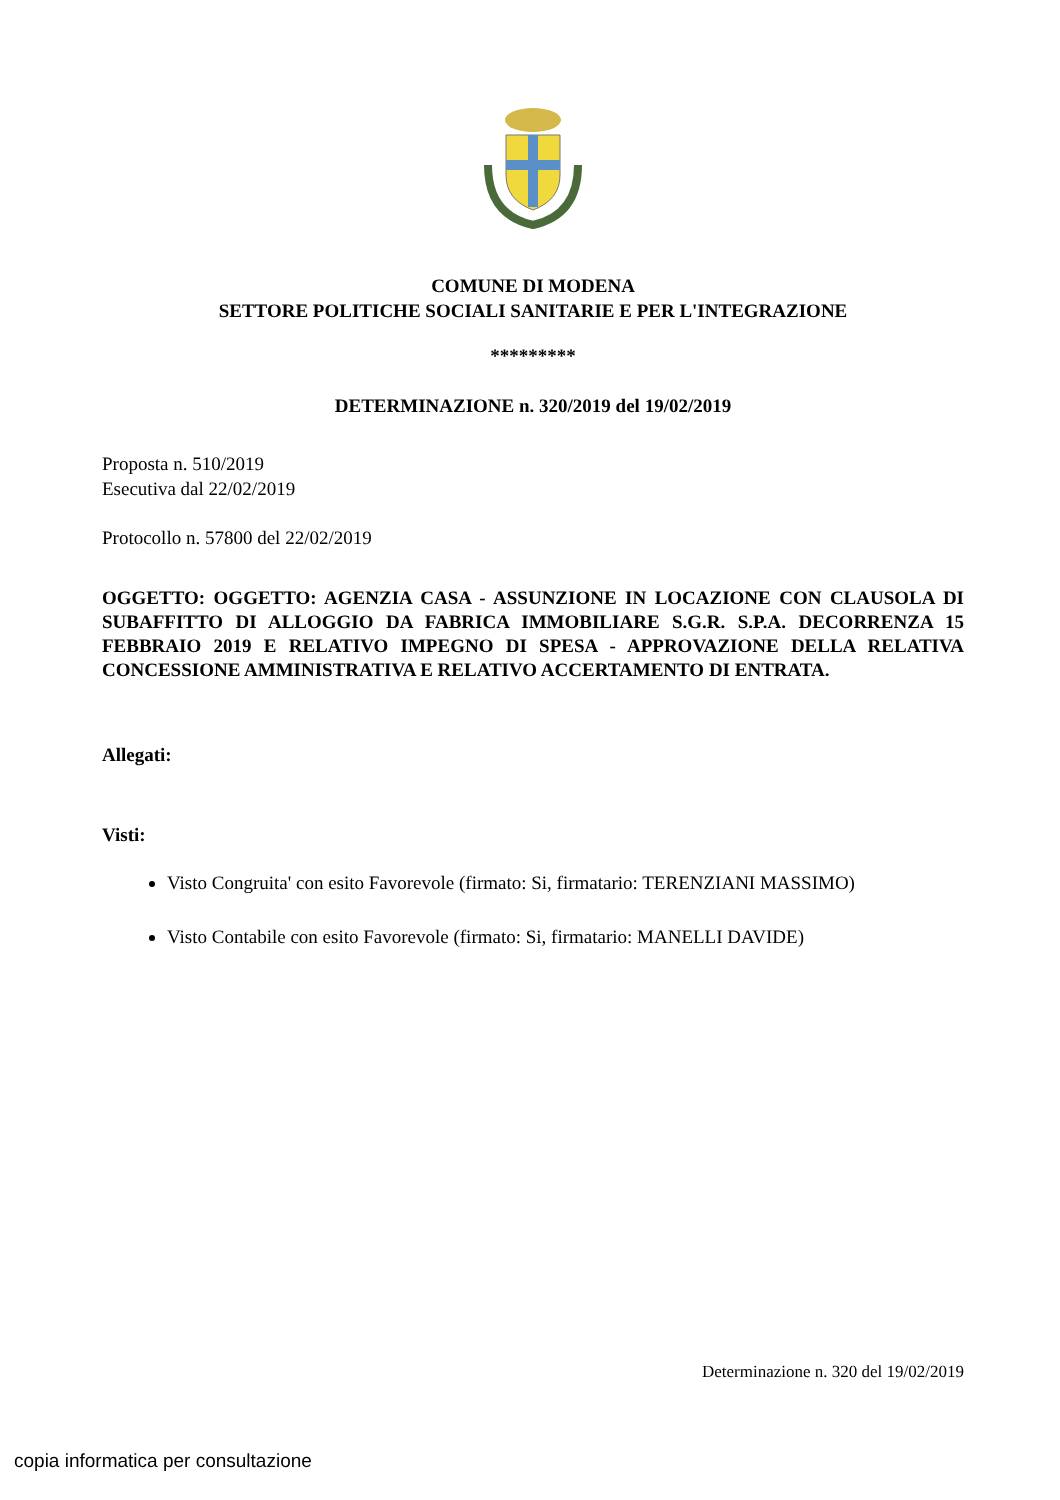COMUNE DI MODENA
SETTORE POLITICHE SOCIALI SANITARIE E PER L'INTEGRAZIONE
*********
DETERMINAZIONE n. 320/2019 del 19/02/2019
Proposta n. 510/2019
Esecutiva dal 22/02/2019
Protocollo n. 57800 del 22/02/2019
OGGETTO: OGGETTO: AGENZIA CASA - ASSUNZIONE IN LOCAZIONE CON CLAUSOLA DI SUBAFFITTO DI ALLOGGIO DA FABRICA IMMOBILIARE S.G.R. S.P.A. DECORRENZA 15 FEBBRAIO 2019 E RELATIVO IMPEGNO DI SPESA - APPROVAZIONE DELLA RELATIVA CONCESSIONE AMMINISTRATIVA E RELATIVO ACCERTAMENTO DI ENTRATA.
Allegati:
Visti:
Visto Congruita' con esito Favorevole (firmato: Si, firmatario: TERENZIANI MASSIMO)
Visto Contabile con esito Favorevole (firmato: Si, firmatario: MANELLI DAVIDE)
Determinazione n. 320 del 19/02/2019
copia informatica per consultazione